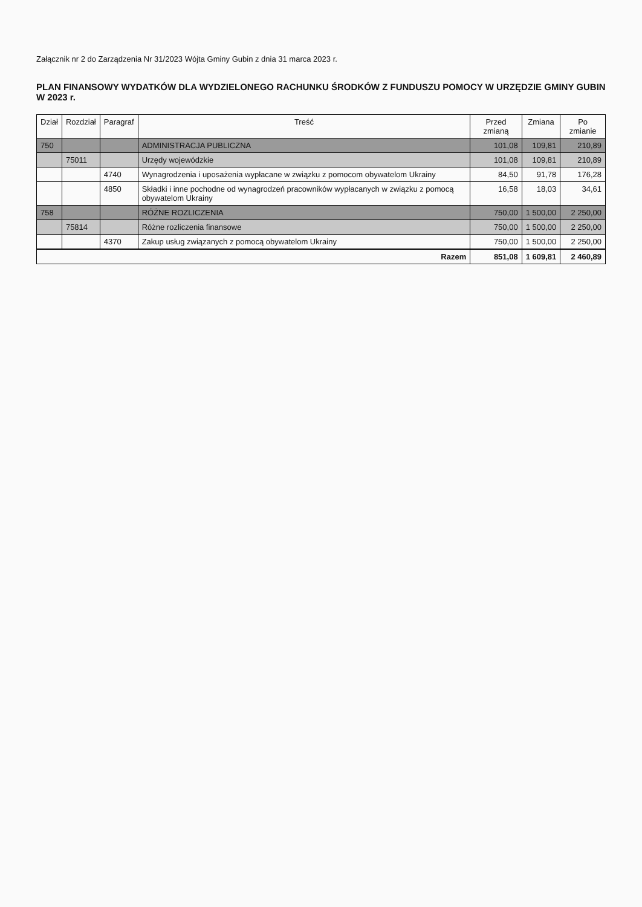Załącznik nr 2 do Zarządzenia Nr 31/2023 Wójta Gminy Gubin z dnia 31 marca 2023 r.
PLAN FINANSOWY WYDATKÓW DLA WYDZIELONEGO RACHUNKU ŚRODKÓW Z FUNDUSZU POMOCY W URZĘDZIE GMINY GUBIN W 2023 r.
| Dział | Rozdział | Paragraf | Treść | Przed zmianą | Zmiana | Po zmianie |
| --- | --- | --- | --- | --- | --- | --- |
| 750 | | | ADMINISTRACJA PUBLICZNA | 101,08 | 109,81 | 210,89 |
| | 75011 | | Urzędy wojewódzkie | 101,08 | 109,81 | 210,89 |
| | | 4740 | Wynagrodzenia i uposażenia wypłacane w związku z pomocom obywatelom Ukrainy | 84,50 | 91,78 | 176,28 |
| | | 4850 | Składki i inne pochodne od wynagrodzeń pracowników wypłacanych w związku z pomocą obywatelom Ukrainy | 16,58 | 18,03 | 34,61 |
| 758 | | | RÓŻNE ROZLICZENIA | 750,00 | 1 500,00 | 2 250,00 |
| | 75814 | | Różne rozliczenia finansowe | 750,00 | 1 500,00 | 2 250,00 |
| | | 4370 | Zakup usług związanych z pomocą obywatelom Ukrainy | 750,00 | 1 500,00 | 2 250,00 |
| Razem | | | | 851,08 | 1 609,81 | 2 460,89 |